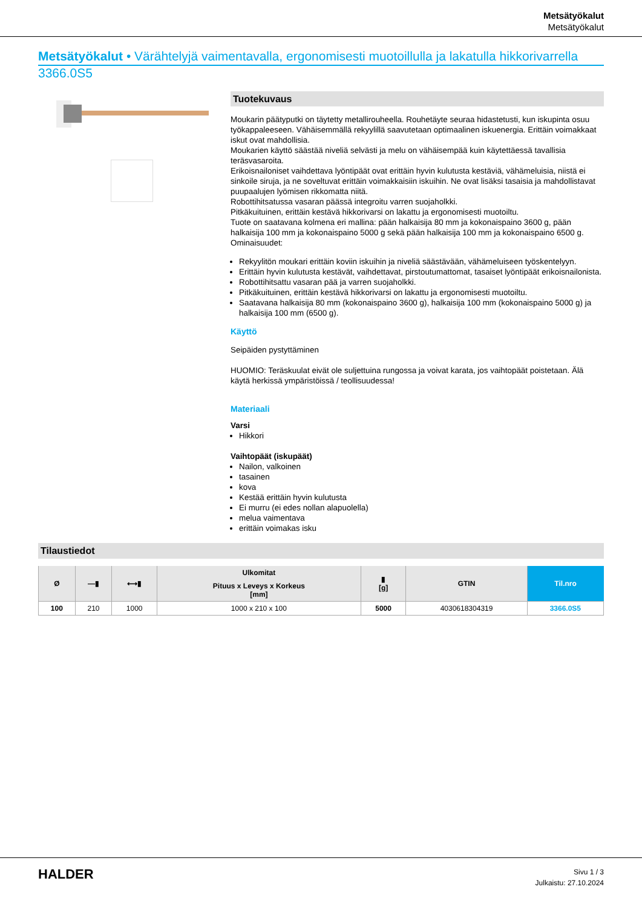Metsätyökalut
Metsätyökalut
Metsätyökalut • Värähtelyjä vaimentavalla, ergonomisesti muotoillulla ja lakatulla hikkorivarrella
3366.0S5
Tuotekuvaus
Moukarin päätyputki on täytetty metallirouheella. Rouhetäyte seuraa hidastetusti, kun iskupinta osuu työkappaleeseen. Vähäisemmällä rekyylillä saavutetaan optimaalinen iskuenergia. Erittäin voimakkaat iskut ovat mahdollisia.
Moukarien käyttö säästää niveliä selvästi ja melu on vähäisempää kuin käytettäessä tavallisia teräsvasaroita.
Erikoisnailoniset vaihdettava lyöntipäät ovat erittäin hyvin kulutusta kestäviä, vähämeluisia, niistä ei sinkoile siruja, ja ne soveltuvat erittäin voimakkaisiin iskuihin. Ne ovat lisäksi tasaisia ja mahdollistavat puupaalujen lyömisen rikkomatta niitä.
Robottihitsatussa vasaran päässä integroitu varren suojaholkki.
Pitkäkuituinen, erittäin kestävä hikkorivarsi on lakattu ja ergonomisesti muotoiltu.
Tuote on saatavana kolmena eri mallina: pään halkaisija 80 mm ja kokonaispaino 3600 g, pään halkaisija 100 mm ja kokonaispaino 5000 g sekä pään halkaisija 100 mm ja kokonaispaino 6500 g.
Ominaisuudet:
Rekyylitön moukari erittäin koviin iskuihin ja niveliä säästävään, vähämeluiseen työskentelyyn.
Erittäin hyvin kulutusta kestävät, vaihdettavat, pirstoutumattomat, tasaiset lyöntipäät erikoisnailonista.
Robottihitsattu vasaran pää ja varren suojaholkki.
Pitkäkuituinen, erittäin kestävä hikkorivarsi on lakattu ja ergonomisesti muotoiltu.
Saatavana halkaisija 80 mm (kokonaispaino 3600 g), halkaisija 100 mm (kokonaispaino 5000 g) ja halkaisija 100 mm (6500 g).
Käyttö
Seipäiden pystyttäminen
HUOMIO: Teräskuulat eivät ole suljettuina rungossa ja voivat karata, jos vaihtopäät poistetaan. Älä käytä herkissä ympäristöissä / teollisuudessa!
Materiaali
Varsi
Hikkori
Vaihtopäät (iskupäät)
Nailon, valkoinen
tasainen
kova
Kestää erittäin hyvin kulutusta
Ei murru (ei edes nollan alapuolella)
melua vaimentava
erittäin voimakas isku
Tilaustiedot
| Ø | —▮ | ⟷▮ | Ulkomitat | ▮ [g] | GTIN | Til.nro |
| --- | --- | --- | --- | --- | --- | --- |
| | | | Pituus x Leveys x Korkeus [mm] | | | |
| 100 | 210 | 1000 | 1000 x 210 x 100 | 5000 | 4030618304319 | 3366.0S5 |
HALDER
Sivu 1 / 3
Julkaistu: 27.10.2024